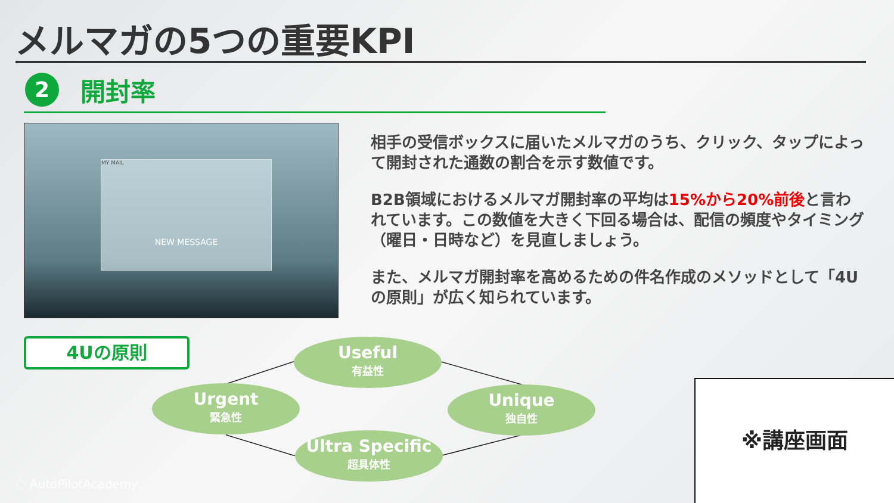メルマガの5つの重要KPI
2
開封率
MY MAIL
NEW MESSAGE
相手の受信ボックスに届いたメルマガのうち、クリック、タップによって開封された通数の割合を示す数値です。
B2B領域におけるメルマガ開封率の平均は15%から20%前後と言われています。この数値を大きく下回る場合は、配信の頻度やタイミング（曜日・日時など）を見直しましょう。
また、メルマガ開封率を高めるための件名作成のメソッドとして「4Uの原則」が広く知られています。
4Uの原則 Useful
有益性
Urgent
緊急性
Unique
独自性
Ultra Specific
超具体性
※講座画面
◌ AutoPilotAcademy